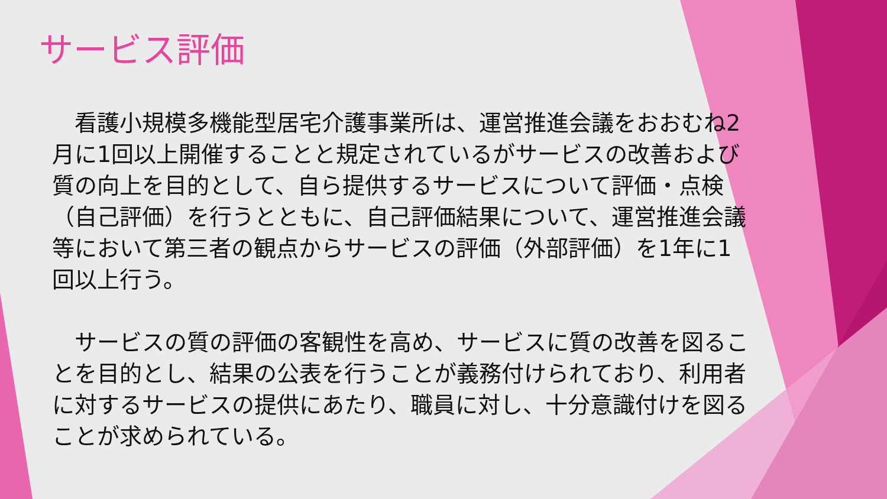サービス評価
　看護小規模多機能型居宅介護事業所は、運営推進会議をおおむね2月に1回以上開催することと規定されているがサービスの改善および質の向上を目的として、自ら提供するサービスについて評価・点検（自己評価）を行うとともに、自己評価結果について、運営推進会議等において第三者の観点からサービスの評価（外部評価）を1年に1回以上行う。
　サービスの質の評価の客観性を高め、サービスに質の改善を図ることを目的とし、結果の公表を行うことが義務付けられており、利用者に対するサービスの提供にあたり、職員に対し、十分意識付けを図ることが求められている。